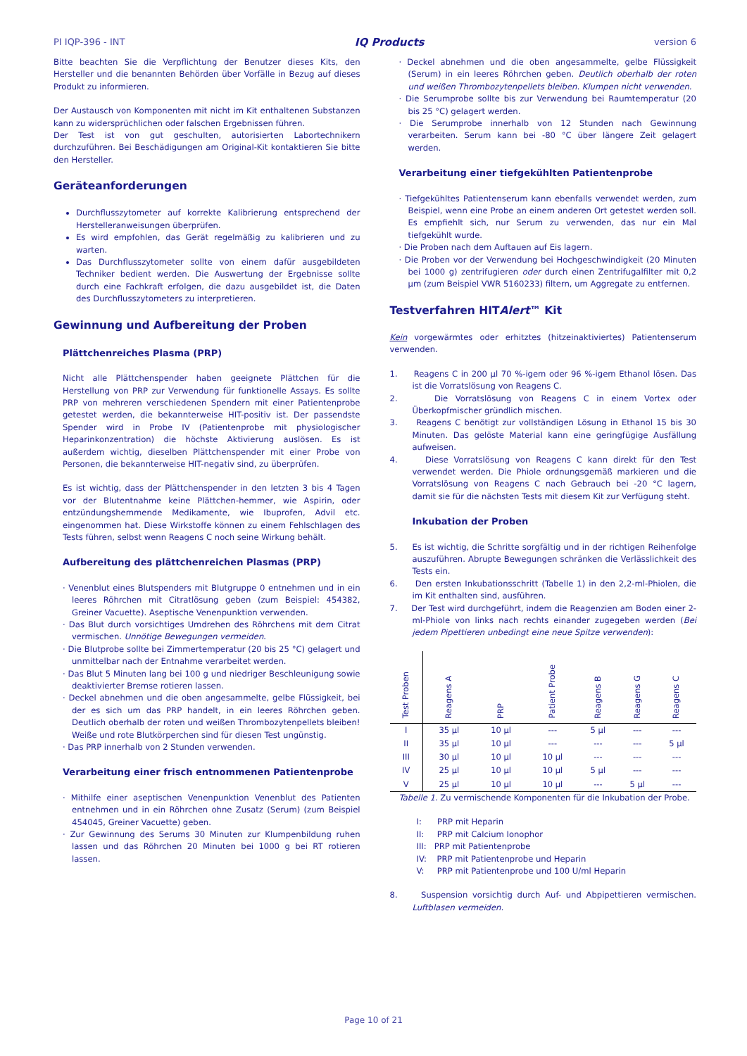PI IQP-396 - INT IQ Products version 6
Bitte beachten Sie die Verpflichtung der Benutzer dieses Kits, den Hersteller und die benannten Behörden über Vorfälle in Bezug auf dieses Produkt zu informieren.
Der Austausch von Komponenten mit nicht im Kit enthaltenen Substanzen kann zu widersprüchlichen oder falschen Ergebnissen führen.
Der Test ist von gut geschulten, autorisierten Labortechnikern durchzuführen. Bei Beschädigungen am Original-Kit kontaktieren Sie bitte den Hersteller.
Geräteanforderungen
Durchflusszytometer auf korrekte Kalibrierung entsprechend der Herstelleranweisungen überprüfen.
Es wird empfohlen, das Gerät regelmäßig zu kalibrieren und zu warten.
Das Durchflusszytometer sollte von einem dafür ausgebildeten Techniker bedient werden. Die Auswertung der Ergebnisse sollte durch eine Fachkraft erfolgen, die dazu ausgebildet ist, die Daten des Durchflusszytometers zu interpretieren.
Gewinnung und Aufbereitung der Proben
Plättchenreiches Plasma (PRP)
Nicht alle Plättchenspender haben geeignete Plättchen für die Herstellung von PRP zur Verwendung für funktionelle Assays. Es sollte PRP von mehreren verschiedenen Spendern mit einer Patientenprobe getestet werden, die bekannterweise HIT-positiv ist. Der passendste Spender wird in Probe IV (Patientenprobe mit physiologischer Heparinkonzentration) die höchste Aktivierung auslösen. Es ist außerdem wichtig, dieselben Plättchenspender mit einer Probe von Personen, die bekannterweise HIT-negativ sind, zu überprüfen.
Es ist wichtig, dass der Plättchenspender in den letzten 3 bis 4 Tagen vor der Blutentnahme keine Plättchen-hemmer, wie Aspirin, oder entzündungshemmende Medikamente, wie Ibuprofen, Advil etc. eingenommen hat. Diese Wirkstoffe können zu einem Fehlschlagen des Tests führen, selbst wenn Reagens C noch seine Wirkung behält.
Aufbereitung des plättchenreichen Plasmas (PRP)
· Venenblut eines Blutspenders mit Blutgruppe 0 entnehmen und in ein leeres Röhrchen mit Citratlösung geben (zum Beispiel: 454382, Greiner Vacuette). Aseptische Venenpunktion verwenden.
· Das Blut durch vorsichtiges Umdrehen des Röhrchens mit dem Citrat vermischen. Unnötige Bewegungen vermeiden.
· Die Blutprobe sollte bei Zimmertemperatur (20 bis 25 °C) gelagert und unmittelbar nach der Entnahme verarbeitet werden.
· Das Blut 5 Minuten lang bei 100 g und niedriger Beschleunigung sowie deaktivierter Bremse rotieren lassen.
· Deckel abnehmen und die oben angesammelte, gelbe Flüssigkeit, bei der es sich um das PRP handelt, in ein leeres Röhrchen geben. Deutlich oberhalb der roten und weißen Thrombozytenpellets bleiben! Weiße und rote Blutkörperchen sind für diesen Test ungünstig.
· Das PRP innerhalb von 2 Stunden verwenden.
Verarbeitung einer frisch entnommenen Patientenprobe
· Mithilfe einer aseptischen Venenpunktion Venenblut des Patienten entnehmen und in ein Röhrchen ohne Zusatz (Serum) (zum Beispiel 454045, Greiner Vacuette) geben.
· Zur Gewinnung des Serums 30 Minuten zur Klumpenbildung ruhen lassen und das Röhrchen 20 Minuten bei 1000 g bei RT rotieren lassen.
· Deckel abnehmen und die oben angesammelte, gelbe Flüssigkeit (Serum) in ein leeres Röhrchen geben. Deutlich oberhalb der roten und weißen Thrombozytenpellets bleiben. Klumpen nicht verwenden.
· Die Serumprobe sollte bis zur Verwendung bei Raumtemperatur (20 bis 25 °C) gelagert werden.
· Die Serumprobe innerhalb von 12 Stunden nach Gewinnung verarbeiten. Serum kann bei -80 °C über längere Zeit gelagert werden.
Verarbeitung einer tiefgekühlten Patientenprobe
· Tiefgekühltes Patientenserum kann ebenfalls verwendet werden, zum Beispiel, wenn eine Probe an einem anderen Ort getestet werden soll. Es empfiehlt sich, nur Serum zu verwenden, das nur ein Mal tiefgekühlt wurde.
· Die Proben nach dem Auftauen auf Eis lagern.
· Die Proben vor der Verwendung bei Hochgeschwindigkeit (20 Minuten bei 1000 g) zentrifugieren oder durch einen Zentrifugalfilter mit 0,2 µm (zum Beispiel VWR 5160233) filtern, um Aggregate zu entfernen.
Testverfahren HITAlert™ Kit
Kein vorgewärmtes oder erhitztes (hitzeinaktiviertes) Patientenserum verwenden.
1. Reagens C in 200 µl 70 %-igem oder 96 %-igem Ethanol lösen. Das ist die Vorratslösung von Reagens C.
2. Die Vorratslösung von Reagens C in einem Vortex oder Überkopfmischer gründlich mischen.
3. Reagens C benötigt zur vollständigen Lösung in Ethanol 15 bis 30 Minuten. Das gelöste Material kann eine geringfügige Ausfällung aufweisen.
4. Diese Vorratslösung von Reagens C kann direkt für den Test verwendet werden. Die Phiole ordnungsgemäß markieren und die Vorratslösung von Reagens C nach Gebrauch bei -20 °C lagern, damit sie für die nächsten Tests mit diesem Kit zur Verfügung steht.
Inkubation der Proben
5. Es ist wichtig, die Schritte sorgfältig und in der richtigen Reihenfolge auszuführen. Abrupte Bewegungen schränken die Verlässlichkeit des Tests ein.
6. Den ersten Inkubationsschritt (Tabelle 1) in den 2,2-ml-Phiolen, die im Kit enthalten sind, ausführen.
7. Der Test wird durchgeführt, indem die Reagenzien am Boden einer 2-ml-Phiole von links nach rechts einander zugegeben werden (Bei jedem Pipettieren unbedingt eine neue Spitze verwenden):
| Test Proben | Reagens A | PRP | Patient Probe | Reagens B | Reagens G | Reagens C |
| --- | --- | --- | --- | --- | --- | --- |
| I | 35 µl | 10 µl | --- | 5 µl | --- | --- |
| II | 35 µl | 10 µl | --- | --- | --- | 5 µl |
| III | 30 µl | 10 µl | 10 µl | --- | --- | --- |
| IV | 25 µl | 10 µl | 10 µl | 5 µl | --- | --- |
| V | 25 µl | 10 µl | 10 µl | --- | 5 µl | --- |
Tabelle 1. Zu vermischende Komponenten für die Inkubation der Probe.
I: PRP mit Heparin
II: PRP mit Calcium Ionophor
III: PRP mit Patientenprobe
IV: PRP mit Patientenprobe und Heparin
V: PRP mit Patientenprobe und 100 U/ml Heparin
8. Suspension vorsichtig durch Auf- und Abpipettieren vermischen. Luftblasen vermeiden.
Page 10 of 21